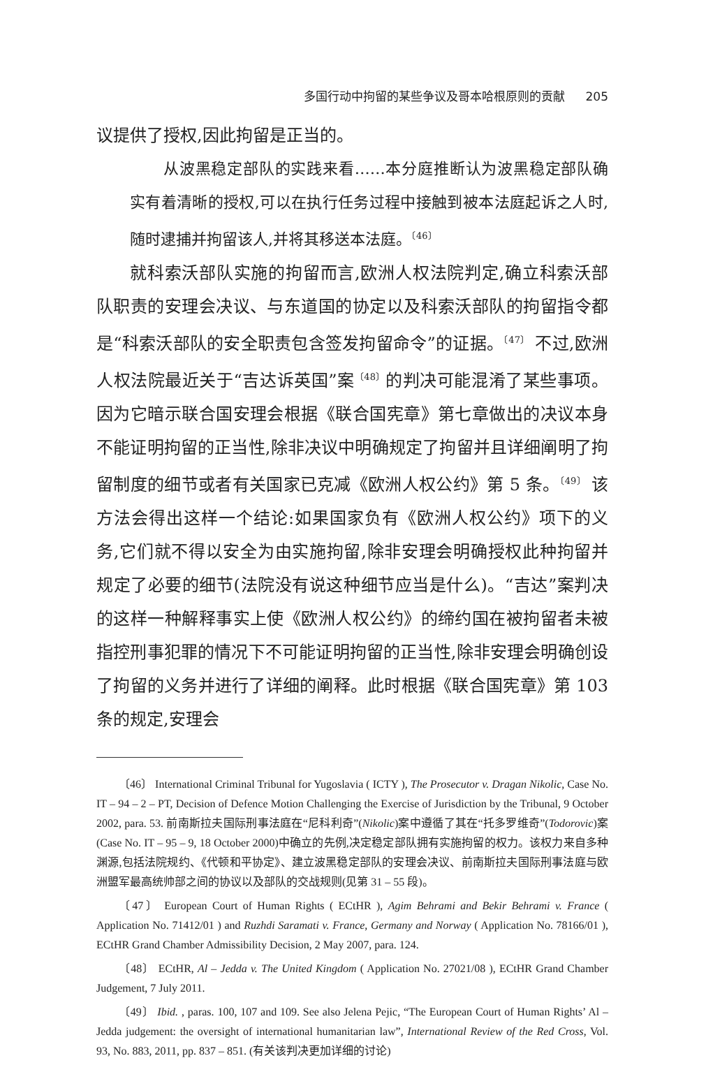多国行动中拘留的某些争议及哥本哈根原则的贡献 205
议提供了授权,因此拘留是正当的。
从波黑稳定部队的实践来看……本分庭推断认为波黑稳定部队确实有着清晰的授权,可以在执行任务过程中接触到被本法庭起诉之人时,随时逮捕并拘留该人,并将其移送本法庭。<sup>〔46〕</sup>
就科索沃部队实施的拘留而言,欧洲人权法院判定,确立科索沃部队职责的安理会决议、与东道国的协定以及科索沃部队的拘留指令都是“科索沃部队的安全职责包含签发拘留命令”的证据。<sup>〔47〕</sup> 不过,欧洲人权法院最近关于“吉达诉英国”案<sup>〔48〕</sup>的判决可能混淆了某些事项。因为它暗示联合国安理会根据《联合国宪章》第七章做出的决议本身不能证明拘留的正当性,除非决议中明确规定了拘留并且详细阐明了拘留制度的细节或者有关国家已克减《欧洲人权公约》第 5 条。<sup>〔49〕</sup> 该方法会得出这样一个结论:如果国家负有《欧洲人权公约》项下的义务,它们就不得以安全为由实施拘留,除非安理会明确授权此种拘留并规定了必要的细节(法院没有说这种细节应当是什么)。“吉达”案判决的这样一种解释事实上使《欧洲人权公约》的缔约国在被拘留者未被指控刑事犯罪的情况下不可能证明拘留的正当性,除非安理会明确创设了拘留的义务并进行了详细的阐释。此时根据《联合国宪章》第 103 条的规定,安理会
〔46〕 International Criminal Tribunal for Yugoslavia ( ICTY ), The Prosecutor v. Dragan Nikolic, Case No. IT – 94 – 2 – PT, Decision of Defence Motion Challenging the Exercise of Jurisdiction by the Tribunal, 9 October 2002, para. 53. 前南斯拉夫国际刑事法庭在“尼科利奇”(Nikolic)案中遵循了其在“托多罗维奇”(Todorovic)案(Case No. IT – 95 – 9, 18 October 2000)中确立的先例,决定稳定部队拥有实施拘留的权力。该权力来自多种渊源,包括法院规约、《代顿和平协定》、建立波黑稳定部队的安理会决议、前南斯拉夫国际刑事法庭与欧洲盟军最高统帅部之间的协议以及部队的交战规则(见第 31 – 55 段)。
〔47〕 European Court of Human Rights ( ECtHR ), Agim Behrami and Bekir Behrami v. France ( Application No. 71412/01 ) and Ruzhdi Saramati v. France, Germany and Norway ( Application No. 78166/01 ), ECtHR Grand Chamber Admissibility Decision, 2 May 2007, para. 124.
〔48〕 ECtHR, Al – Jedda v. The United Kingdom ( Application No. 27021/08 ), ECtHR Grand Chamber Judgement, 7 July 2011.
〔49〕 Ibid. , paras. 100, 107 and 109. See also Jelena Pejic, “The European Court of Human Rights’ Al – Jedda judgement: the oversight of international humanitarian law”, International Review of the Red Cross, Vol. 93, No. 883, 2011, pp. 837 – 851. (有关该判决更加详细的讨论)